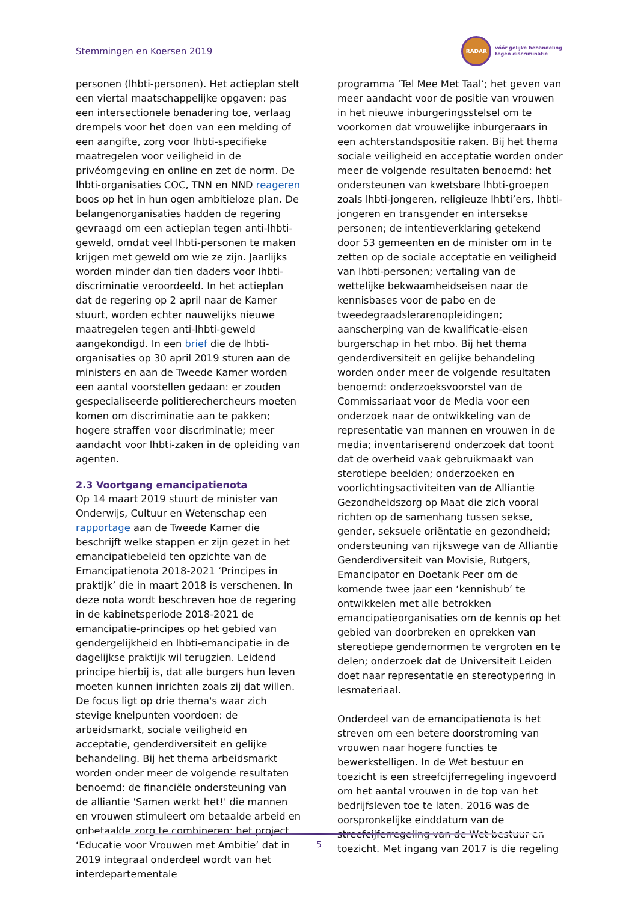Stemmingen en Koersen 2019
RADAR
vóór gelijke behandeling
tegen discriminatie
personen (lhbti-personen). Het actieplan stelt een viertal maatschappelijke opgaven: pas een intersectionele benadering toe, verlaag drempels voor het doen van een melding of een aangifte, zorg voor lhbti-specifieke maatregelen voor veiligheid in de privéomgeving en online en zet de norm. De lhbti-organisaties COC, TNN en NND reageren boos op het in hun ogen ambitieloze plan. De belangenorganisaties hadden de regering gevraagd om een actieplan tegen anti-lhbti-geweld, omdat veel lhbti-personen te maken krijgen met geweld om wie ze zijn. Jaarlijks worden minder dan tien daders voor lhbti-discriminatie veroordeeld. In het actieplan dat de regering op 2 april naar de Kamer stuurt, worden echter nauwelijks nieuwe maatregelen tegen anti-lhbti-geweld aangekondigd. In een brief die de lhbti-organisaties op 30 april 2019 sturen aan de ministers en aan de Tweede Kamer worden een aantal voorstellen gedaan: er zouden gespecialiseerde politierechercheurs moeten komen om discriminatie aan te pakken; hogere straffen voor discriminatie; meer aandacht voor lhbti-zaken in de opleiding van agenten.
2.3 Voortgang emancipatienota
Op 14 maart 2019 stuurt de minister van Onderwijs, Cultuur en Wetenschap een rapportage aan de Tweede Kamer die beschrijft welke stappen er zijn gezet in het emancipatiebeleid ten opzichte van de Emancipatienota 2018-2021 ‘Principes in praktijk’ die in maart 2018 is verschenen. In deze nota wordt beschreven hoe de regering in de kabinetsperiode 2018-2021 de emancipatie-principes op het gebied van gendergelijkheid en lhbti-emancipatie in de dagelijkse praktijk wil terugzien. Leidend principe hierbij is, dat alle burgers hun leven moeten kunnen inrichten zoals zij dat willen. De focus ligt op drie thema's waar zich stevige knelpunten voordoen: de arbeidsmarkt, sociale veiligheid en acceptatie, genderdiversiteit en gelijke behandeling. Bij het thema arbeidsmarkt worden onder meer de volgende resultaten benoemd: de financiële ondersteuning van de alliantie 'Samen werkt het!' die mannen en vrouwen stimuleert om betaalde arbeid en onbetaalde zorg te combineren; het project ‘Educatie voor Vrouwen met Ambitie’ dat in 2019 integraal onderdeel wordt van het interdepartementale
programma ‘Tel Mee Met Taal’; het geven van meer aandacht voor de positie van vrouwen in het nieuwe inburgeringsstelsel om te voorkomen dat vrouwelijke inburgeraars in een achterstandspositie raken. Bij het thema sociale veiligheid en acceptatie worden onder meer de volgende resultaten benoemd: het ondersteunen van kwetsbare lhbti-groepen zoals lhbti-jongeren, religieuze lhbti’ers, lhbti-jongeren en transgender en intersekse personen; de intentieverklaring getekend door 53 gemeenten en de minister om in te zetten op de sociale acceptatie en veiligheid van lhbti-personen; vertaling van de wettelijke bekwaamheidseisen naar de kennisbases voor de pabo en de tweedegraadslerarenopleidingen; aanscherping van de kwalificatie-eisen burgerschap in het mbo. Bij het thema genderdiversiteit en gelijke behandeling worden onder meer de volgende resultaten benoemd: onderzoeksvoorstel van de Commissariaat voor de Media voor een onderzoek naar de ontwikkeling van de representatie van mannen en vrouwen in de media; inventariserend onderzoek dat toont dat de overheid vaak gebruikmaakt van sterotiepe beelden; onderzoeken en voorlichtingsactiviteiten van de Alliantie Gezondheidszorg op Maat die zich vooral richten op de samenhang tussen sekse, gender, seksuele oriëntatie en gezondheid; ondersteuning van rijkswege van de Alliantie Genderdiversiteit van Movisie, Rutgers, Emancipator en Doetank Peer om de komende twee jaar een ‘kennishub’ te ontwikkelen met alle betrokken emancipatieorganisaties om de kennis op het gebied van doorbreken en oprekken van stereotiepe gendernormen te vergroten en te delen; onderzoek dat de Universiteit Leiden doet naar representatie en stereotypering in lesmateriaal.
Onderdeel van de emancipatienota is het streven om een betere doorstroming van vrouwen naar hogere functies te bewerkstelligen. In de Wet bestuur en toezicht is een streefcijferregeling ingevoerd om het aantal vrouwen in de top van het bedrijfsleven toe te laten. 2016 was de oorspronkelijke einddatum van de streefcijferregeling van de Wet bestuur en toezicht. Met ingang van 2017 is die regeling
5